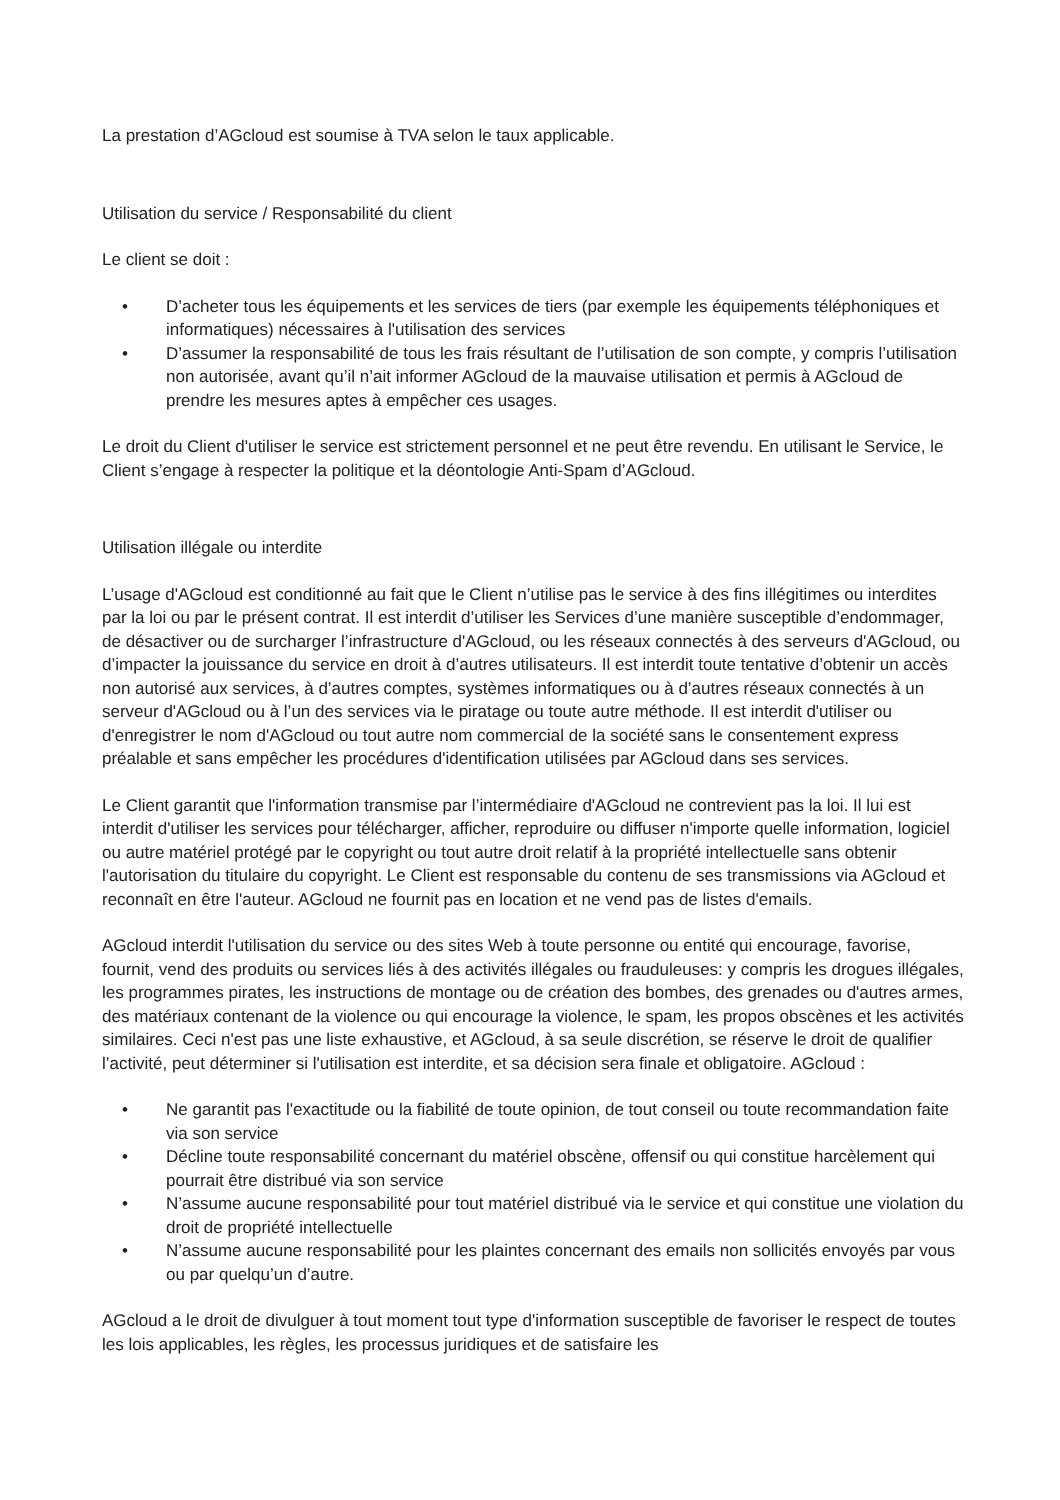La prestation d’AGcloud est soumise à TVA selon le taux applicable.
Utilisation du service / Responsabilité du client
Le client se doit :
• D’acheter tous les équipements et les services de tiers (par exemple les équipements téléphoniques et informatiques) nécessaires à l'utilisation des services
• D’assumer la responsabilité de tous les frais résultant de l’utilisation de son compte, y compris l’utilisation non autorisée, avant qu’il n’ait informer AGcloud de la mauvaise utilisation et permis à AGcloud de prendre les mesures aptes à empêcher ces usages.
Le droit du Client d'utiliser le service est strictement personnel et ne peut être revendu. En utilisant le Service, le Client s’engage à respecter la politique et la déontologie Anti-Spam d’AGcloud.
Utilisation illégale ou interdite
L’usage d'AGcloud est conditionné au fait que le Client n’utilise pas le service à des fins illégitimes ou interdites par la loi ou par le présent contrat. Il est interdit d’utiliser les Services d’une manière susceptible d’endommager, de désactiver ou de surcharger l’infrastructure d'AGcloud, ou les réseaux connectés à des serveurs d'AGcloud, ou d’impacter la jouissance du service en droit à d’autres utilisateurs. Il est interdit toute tentative d’obtenir un accès non autorisé aux services, à d’autres comptes, systèmes informatiques ou à d’autres réseaux connectés à un serveur d'AGcloud ou à l’un des services via le piratage ou toute autre méthode. Il est interdit d'utiliser ou d'enregistrer le nom d'AGcloud ou tout autre nom commercial de la société sans le consentement express préalable et sans empêcher les procédures d'identification utilisées par AGcloud dans ses services.
Le Client garantit que l'information transmise par l’intermédiaire d'AGcloud ne contrevient pas la loi. Il lui est interdit d'utiliser les services pour télécharger, afficher, reproduire ou diffuser n'importe quelle information, logiciel ou autre matériel protégé par le copyright ou tout autre droit relatif à la propriété intellectuelle sans obtenir l'autorisation du titulaire du copyright. Le Client est responsable du contenu de ses transmissions via AGcloud et reconnaît en être l'auteur. AGcloud ne fournit pas en location et ne vend pas de listes d'emails.
AGcloud interdit l'utilisation du service ou des sites Web à toute personne ou entité qui encourage, favorise, fournit, vend des produits ou services liés à des activités illégales ou frauduleuses: y compris les drogues illégales, les programmes pirates, les instructions de montage ou de création des bombes, des grenades ou d'autres armes, des matériaux contenant de la violence ou qui encourage la violence, le spam, les propos obscènes et les activités similaires. Ceci n'est pas une liste exhaustive, et AGcloud, à sa seule discrétion, se réserve le droit de qualifier l’activité, peut déterminer si l'utilisation est interdite, et sa décision sera finale et obligatoire. AGcloud :
• Ne garantit pas l'exactitude ou la fiabilité de toute opinion, de tout conseil ou toute recommandation faite via son service
• Décline toute responsabilité concernant du matériel obscène, offensif ou qui constitue harcèlement qui pourrait être distribué via son service
• N’assume aucune responsabilité pour tout matériel distribué via le service et qui constitue une violation du droit de propriété intellectuelle
• N’assume aucune responsabilité pour les plaintes concernant des emails non sollicités envoyés par vous ou par quelqu’un d’autre.
AGcloud a le droit de divulguer à tout moment tout type d'information susceptible de favoriser le respect de toutes les lois applicables, les règles, les processus juridiques et de satisfaire les